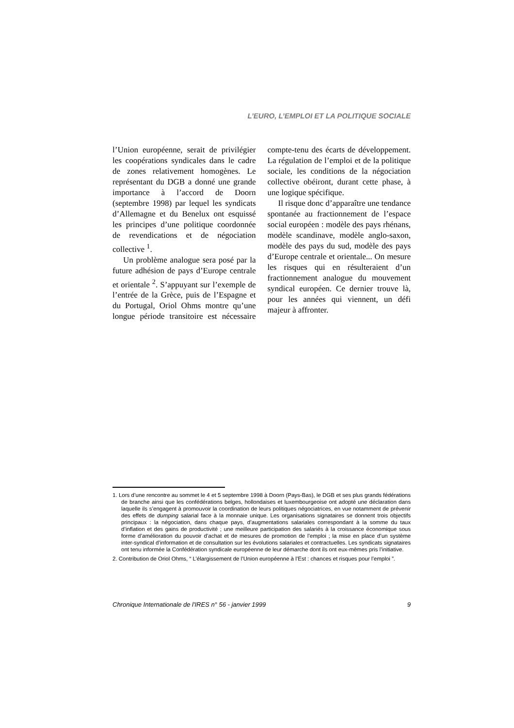L’EURO, L’EMPLOI ET LA POLITIQUE SOCIALE
l’Union européenne, serait de privilégier les coopérations syndicales dans le cadre de zones relativement homogènes. Le représentant du DGB a donné une grande importance à l’accord de Doorn (septembre 1998) par lequel les syndicats d’Allemagne et du Benelux ont esquissé les principes d’une politique coordonnée de revendications et de négociation collective <sup>1</sup>.
Un problème analogue sera posé par la future adhésion de pays d’Europe centrale et orientale <sup>2</sup>. S’appuyant sur l’exemple de l’entrée de la Grèce, puis de l’Espagne et du Portugal, Oriol Ohms montre qu’une longue période transitoire est nécessaire compte-tenu des écarts de développement. La régulation de l’emploi et de la politique sociale, les conditions de la négociation collective obéiront, durant cette phase, à une logique spécifique.
Il risque donc d’apparaître une tendance spontanée au fractionnement de l’espace social européen : modèle des pays rhénans, modèle scandinave, modèle anglo-saxon, modèle des pays du sud, modèle des pays d’Europe centrale et orientale... On mesure les risques qui en résulteraient d’un fractionnement analogue du mouvement syndical européen. Ce dernier trouve là, pour les années qui viennent, un défi majeur à affronter.
1. Lors d’une rencontre au sommet le 4 et 5 septembre 1998 à Doorn (Pays-Bas), le DGB et ses plus grands fédérations de branche ainsi que les confédérations belges, hollondaises et luxembourgeoise ont adopté une déclaration dans laquelle ils s’engagent à promouvoir la coordination de leurs politiques négociatrices, en vue notamment de prévenir des effets de dumping salarial face à la monnaie unique. Les organisations signataires se donnent trois objectifs principaux : la négociation, dans chaque pays, d’augmentations salariales correspondant à la somme du taux d’inflation et des gains de productivité ; une meilleure participation des salariés à la croissance économique sous forme d’amélioration du pouvoir d’achat et de mesures de promotion de l’emploi ; la mise en place d’un système inter-syndical d’information et de consultation sur les évolutions salariales et contractuelles. Les syndicats signataires ont tenu informée la Confédération syndicale européenne de leur démarche dont ils ont eux-mêmes pris l’initiative.
2. Contribution de Oriol Ohms, “ L’élargissement de l’Union européenne à l’Est : chances et risques pour l’emploi ”.
Chronique Internationale de l'IRES n° 56 - janvier 1999 9